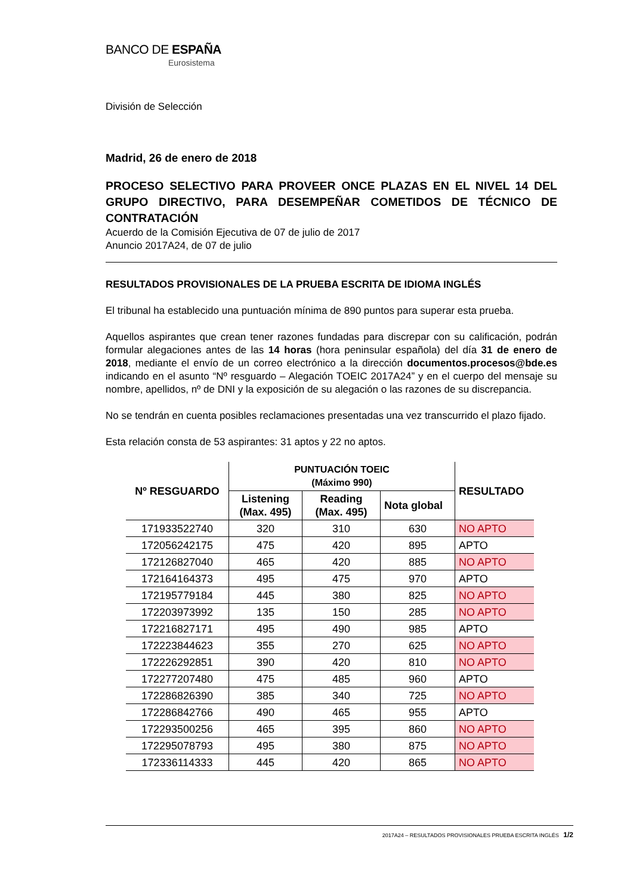BANCO DE ESPAÑA
Eurosistema
División de Selección
Madrid, 26 de enero de 2018
PROCESO SELECTIVO PARA PROVEER ONCE PLAZAS EN EL NIVEL 14 DEL GRUPO DIRECTIVO, PARA DESEMPEÑAR COMETIDOS DE TÉCNICO DE CONTRATACIÓN
Acuerdo de la Comisión Ejecutiva de 07 de julio de 2017
Anuncio 2017A24, de 07 de julio
RESULTADOS PROVISIONALES DE LA PRUEBA ESCRITA DE IDIOMA INGLÉS
El tribunal ha establecido una puntuación mínima de 890 puntos para superar esta prueba.
Aquellos aspirantes que crean tener razones fundadas para discrepar con su calificación, podrán formular alegaciones antes de las 14 horas (hora peninsular española) del día 31 de enero de 2018, mediante el envío de un correo electrónico a la dirección documentos.procesos@bde.es indicando en el asunto “Nº resguardo – Alegación TOEIC 2017A24” y en el cuerpo del mensaje su nombre, apellidos, nº de DNI y la exposición de su alegación o las razones de su discrepancia.
No se tendrán en cuenta posibles reclamaciones presentadas una vez transcurrido el plazo fijado.
Esta relación consta de 53 aspirantes: 31 aptos y 22 no aptos.
| Nº RESGUARDO | PUNTUACIÓN TOEIC (Máximo 990) | | | RESULTADO |
| --- | --- | --- | --- | --- |
| | Listening (Max. 495) | Reading (Max. 495) | Nota global | |
| 171933522740 | 320 | 310 | 630 | NO APTO |
| 172056242175 | 475 | 420 | 895 | APTO |
| 172126827040 | 465 | 420 | 885 | NO APTO |
| 172164164373 | 495 | 475 | 970 | APTO |
| 172195779184 | 445 | 380 | 825 | NO APTO |
| 172203973992 | 135 | 150 | 285 | NO APTO |
| 172216827171 | 495 | 490 | 985 | APTO |
| 172223844623 | 355 | 270 | 625 | NO APTO |
| 172226292851 | 390 | 420 | 810 | NO APTO |
| 172277207480 | 475 | 485 | 960 | APTO |
| 172286826390 | 385 | 340 | 725 | NO APTO |
| 172286842766 | 490 | 465 | 955 | APTO |
| 172293500256 | 465 | 395 | 860 | NO APTO |
| 172295078793 | 495 | 380 | 875 | NO APTO |
| 172336114333 | 445 | 420 | 865 | NO APTO |
2017A24 – RESULTADOS PROVISIONALES PRUEBA ESCRITA INGLÉS 1/2